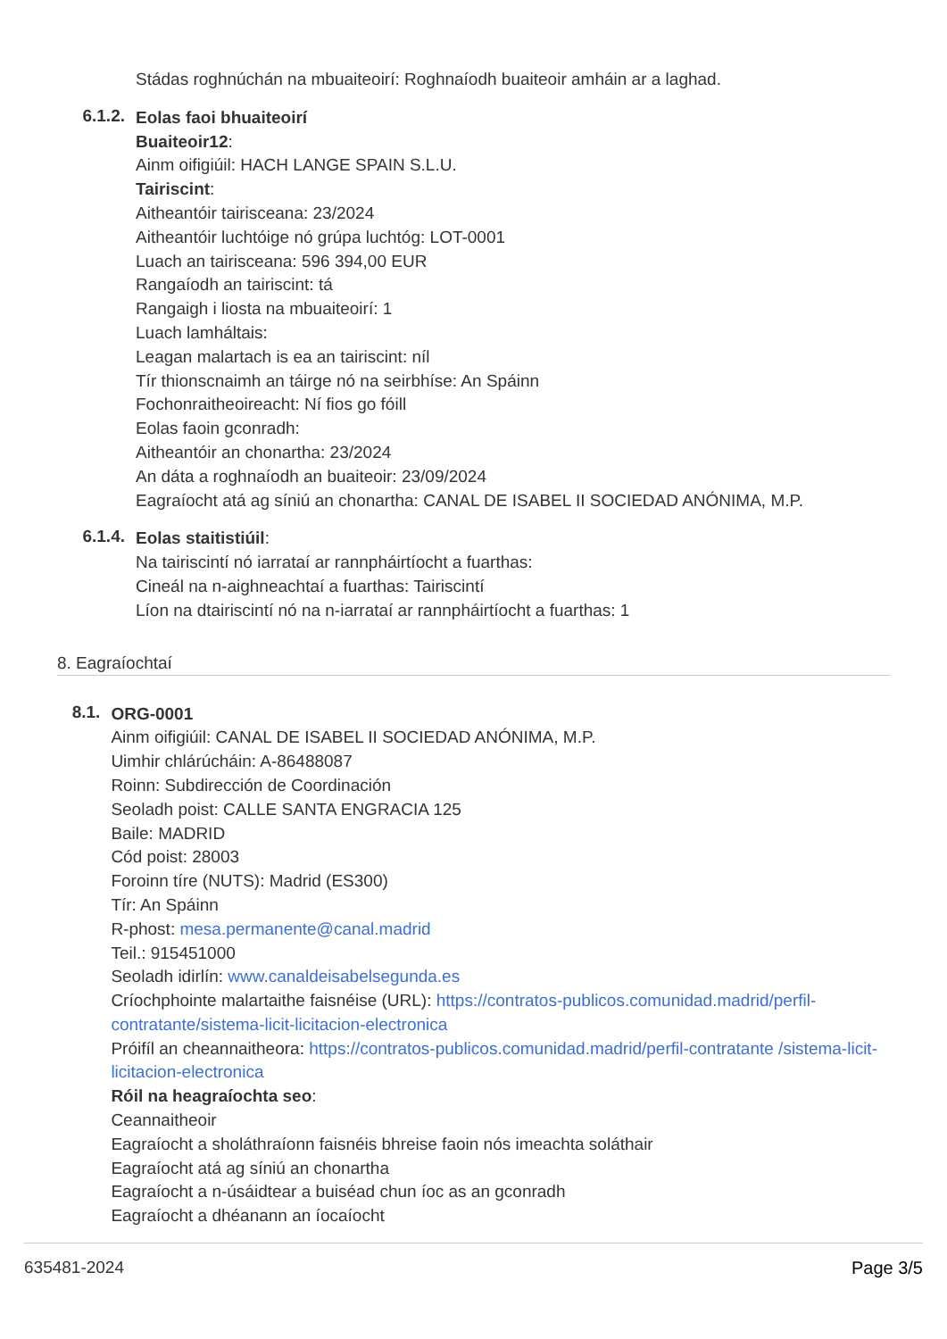Stádas roghnúchán na mbuaiteoirí: Roghnaíodh buaiteoir amháin ar a laghad.
6.1.2.
Eolas faoi bhuaiteoirí
Buaiteoir12:
Ainm oifigiúil: HACH LANGE SPAIN S.L.U.
Tairiscint:
Aitheantóir tairisceana: 23/2024
Aitheantóir luchtóige nó grúpa luchtóg: LOT-0001
Luach an tairisceana: 596 394,00 EUR
Rangaíodh an tairiscint: tá
Rangaigh i liosta na mbuaiteoirí: 1
Luach lamháltais:
Leagan malartach is ea an tairiscint: níl
Tír thionscnaimh an táirge nó na seirbhíse: An Spáinn
Fochonraitheoireacht: Ní fios go fóill
Eolas faoin gconradh:
Aitheantóir an chonartha: 23/2024
An dáta a roghnaíodh an buaiteoir: 23/09/2024
Eagraíocht atá ag síniú an chonartha: CANAL DE ISABEL II SOCIEDAD ANÓNIMA, M.P.
6.1.4.
Eolas staitistiúil:
Na tairiscintí nó iarrataí ar rannpháirtíocht a fuarthas:
Cineál na n-aighneachtaí a fuarthas: Tairiscintí
Líon na dtairiscintí nó na n-iarrataí ar rannpháirtíocht a fuarthas: 1
8. Eagraíochtaí
8.1.
ORG-0001
Ainm oifigiúil: CANAL DE ISABEL II SOCIEDAD ANÓNIMA, M.P.
Uimhir chlárúcháin: A-86488087
Roinn: Subdirección de Coordinación
Seoladh poist: CALLE SANTA ENGRACIA 125
Baile: MADRID
Cód poist: 28003
Foroinn tíre (NUTS): Madrid (ES300)
Tír: An Spáinn
R-phost: mesa.permanente@canal.madrid
Teil.: 915451000
Seoladh idirlín: www.canaldeisabelsegunda.es
Críochphointe malartaithe faisnéise (URL): https://contratos-publicos.comunidad.madrid/perfil-contratante/sistema-licit-licitacion-electronica
Próifíl an cheannaitheora: https://contratos-publicos.comunidad.madrid/perfil-contratante /sistema-licit-licitacion-electronica
Róil na heagraíochta seo:
Ceannaitheoir
Eagraíocht a sholáthraíonn faisnéis bhreise faoin nós imeachta soláthair
Eagraíocht atá ag síniú an chonartha
Eagraíocht a n-úsáidtear a buiséad chun íoc as an gconradh
Eagraíocht a dhéanann an íocaíocht
635481-2024 Page 3/5